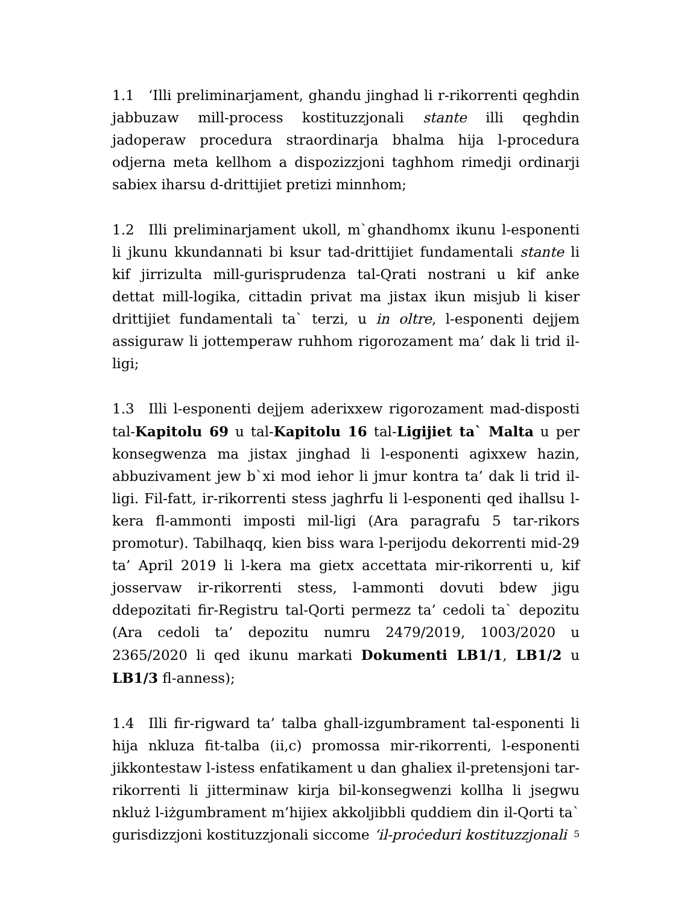1.1 ‘Illi preliminarjament, ghandu jinghad li r-rikorrenti qeghdin jabbuzaw mill-process kostituzzjonali stante illi qeghdin jadoperaw procedura straordinarja bhalma hija l-procedura odjerna meta kellhom a dispozizzjoni taghhom rimedji ordinarji sabiex iharsu d-drittijiet pretizi minnhom;
1.2 Illi preliminarjament ukoll, m`ghandhomx ikunu l-esponenti li jkunu kkundannati bi ksur tad-drittijiet fundamentali stante li kif jirrizulta mill-gurisprudenza tal-Qrati nostrani u kif anke dettat mill-logika, cittadin privat ma jistax ikun misjub li kiser drittijiet fundamentali ta` terzi, u in oltre, l-esponenti dejjem assiguraw li jottemperaw ruhhom rigorozament ma’ dak li trid il-ligi;
1.3 Illi l-esponenti dejjem aderixxew rigorozament mad-disposti tal-Kapitolu 69 u tal-Kapitolu 16 tal-Ligijiet ta` Malta u per konsegwenza ma jistax jinghad li l-esponenti agixxew hazin, abbuzivament jew b`xi mod iehor li jmur kontra ta’ dak li trid il-ligi. Fil-fatt, ir-rikorrenti stess jaghrfu li l-esponenti qed ihallsu l-kera fl-ammonti imposti mil-ligi (Ara paragrafu 5 tar-rikors promotur). Tabilhaqq, kien biss wara l-perijodu dekorrenti mid-29 ta’ April 2019 li l-kera ma gietx accettata mir-rikorrenti u, kif josservaw ir-rikorrenti stess, l-ammonti dovuti bdew jigu ddepozitati fir-Registru tal-Qorti permezz ta’ cedoli ta` depozitu (Ara cedoli ta’ depozitu numru 2479/2019, 1003/2020 u 2365/2020 li qed ikunu markati Dokumenti LB1/1, LB1/2 u LB1/3 fl-anness);
1.4 Illi fir-rigward ta’ talba ghall-izgumbrament tal-esponenti li hija nkluza fit-talba (ii,c) promossa mir-rikorrenti, l-esponenti jikkontestaw l-istess enfatikament u dan ghaliex il-pretensjoni tar-rikorrenti li jitterminaw kirja bil-konsegwenzi kollha li jsegwu nkluż l-iżgumbrament m’hijiex akkoljibbli quddiem din il-Qorti ta` gurisdizzjoni kostituzzjonali siccome ‘il-proċeduri kostituzzjonali
5